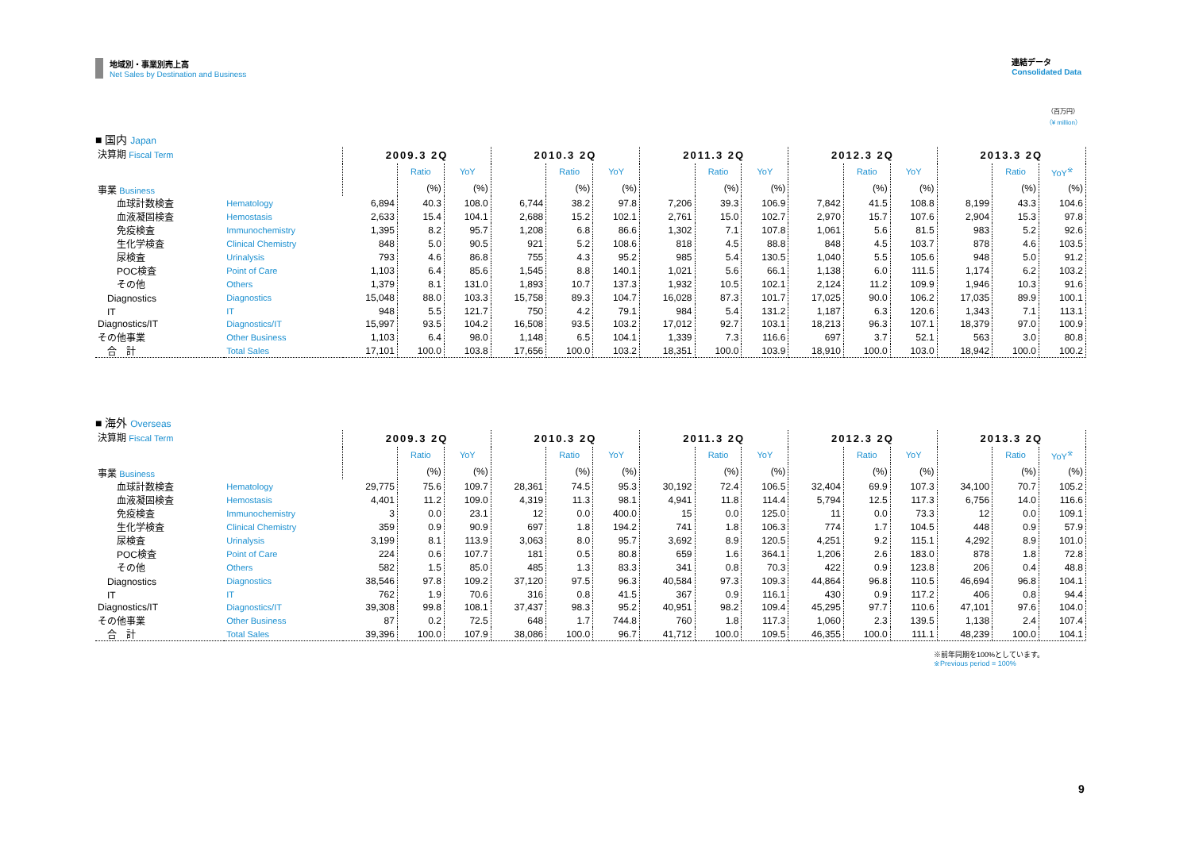地域別・事業別売上高
Net Sales by Destination and Business
連結データ
Consolidated Data
（百万円）
（¥ million）
■ 国内 Japan
| 決算期 Fiscal Term 事業 Business | | 2009.3 2Q | | | 2010.3 2Q | | | 2011.3 2Q | | | 2012.3 2Q | | | 2013.3 2Q | | |
| | | | Ratio | YoY | | Ratio | YoY | | Ratio | YoY | | Ratio | YoY | | Ratio | YoY<sup>※</sup> |
| | | | (%) | (%) | | (%) | (%) | | (%) | (%) | | (%) | (%) | | (%) | (%) |
| 血球計数検査 | Hematology | 6,894 | 40.3 | 108.0 | 6,744 | 38.2 | 97.8 | 7,206 | 39.3 | 106.9 | 7,842 | 41.5 | 108.8 | 8,199 | 43.3 | 104.6 |
| 血液凝固検査 | Hemostasis | 2,633 | 15.4 | 104.1 | 2,688 | 15.2 | 102.1 | 2,761 | 15.0 | 102.7 | 2,970 | 15.7 | 107.6 | 2,904 | 15.3 | 97.8 |
| 免疫検査 | Immunochemistry | 1,395 | 8.2 | 95.7 | 1,208 | 6.8 | 86.6 | 1,302 | 7.1 | 107.8 | 1,061 | 5.6 | 81.5 | 983 | 5.2 | 92.6 |
| 生化学検査 | Clinical Chemistry | 848 | 5.0 | 90.5 | 921 | 5.2 | 108.6 | 818 | 4.5 | 88.8 | 848 | 4.5 | 103.7 | 878 | 4.6 | 103.5 |
| 尿検査 | Urinalysis | 793 | 4.6 | 86.8 | 755 | 4.3 | 95.2 | 985 | 5.4 | 130.5 | 1,040 | 5.5 | 105.6 | 948 | 5.0 | 91.2 |
| POC検査 | Point of Care | 1,103 | 6.4 | 85.6 | 1,545 | 8.8 | 140.1 | 1,021 | 5.6 | 66.1 | 1,138 | 6.0 | 111.5 | 1,174 | 6.2 | 103.2 |
| その他 | Others | 1,379 | 8.1 | 131.0 | 1,893 | 10.7 | 137.3 | 1,932 | 10.5 | 102.1 | 2,124 | 11.2 | 109.9 | 1,946 | 10.3 | 91.6 |
| Diagnostics | Diagnostics | 15,048 | 88.0 | 103.3 | 15,758 | 89.3 | 104.7 | 16,028 | 87.3 | 101.7 | 17,025 | 90.0 | 106.2 | 17,035 | 89.9 | 100.1 |
| IT | IT | 948 | 5.5 | 121.7 | 750 | 4.2 | 79.1 | 984 | 5.4 | 131.2 | 1,187 | 6.3 | 120.6 | 1,343 | 7.1 | 113.1 |
| Diagnostics/IT | Diagnostics/IT | 15,997 | 93.5 | 104.2 | 16,508 | 93.5 | 103.2 | 17,012 | 92.7 | 103.1 | 18,213 | 96.3 | 107.1 | 18,379 | 97.0 | 100.9 |
| その他事業 | Other Business | 1,103 | 6.4 | 98.0 | 1,148 | 6.5 | 104.1 | 1,339 | 7.3 | 116.6 | 697 | 3.7 | 52.1 | 563 | 3.0 | 80.8 |
| 合 計 | Total Sales | 17,101 | 100.0 | 103.8 | 17,656 | 100.0 | 103.2 | 18,351 | 100.0 | 103.9 | 18,910 | 100.0 | 103.0 | 18,942 | 100.0 | 100.2 |
■ 海外 Overseas
| 決算期 Fiscal Term 事業 Business | | 2009.3 2Q | | | 2010.3 2Q | | | 2011.3 2Q | | | 2012.3 2Q | | | 2013.3 2Q | | |
| | | | Ratio | YoY | | Ratio | YoY | | Ratio | YoY | | Ratio | YoY | | Ratio | YoY<sup>※</sup> |
| | | | (%) | (%) | | (%) | (%) | | (%) | (%) | | (%) | (%) | | (%) | (%) |
| 血球計数検査 | Hematology | 29,775 | 75.6 | 109.7 | 28,361 | 74.5 | 95.3 | 30,192 | 72.4 | 106.5 | 32,404 | 69.9 | 107.3 | 34,100 | 70.7 | 105.2 |
| 血液凝固検査 | Hemostasis | 4,401 | 11.2 | 109.0 | 4,319 | 11.3 | 98.1 | 4,941 | 11.8 | 114.4 | 5,794 | 12.5 | 117.3 | 6,756 | 14.0 | 116.6 |
| 免疫検査 | Immunochemistry | 3 | 0.0 | 23.1 | 12 | 0.0 | 400.0 | 15 | 0.0 | 125.0 | 11 | 0.0 | 73.3 | 12 | 0.0 | 109.1 |
| 生化学検査 | Clinical Chemistry | 359 | 0.9 | 90.9 | 697 | 1.8 | 194.2 | 741 | 1.8 | 106.3 | 774 | 1.7 | 104.5 | 448 | 0.9 | 57.9 |
| 尿検査 | Urinalysis | 3,199 | 8.1 | 113.9 | 3,063 | 8.0 | 95.7 | 3,692 | 8.9 | 120.5 | 4,251 | 9.2 | 115.1 | 4,292 | 8.9 | 101.0 |
| POC検査 | Point of Care | 224 | 0.6 | 107.7 | 181 | 0.5 | 80.8 | 659 | 1.6 | 364.1 | 1,206 | 2.6 | 183.0 | 878 | 1.8 | 72.8 |
| その他 | Others | 582 | 1.5 | 85.0 | 485 | 1.3 | 83.3 | 341 | 0.8 | 70.3 | 422 | 0.9 | 123.8 | 206 | 0.4 | 48.8 |
| Diagnostics | Diagnostics | 38,546 | 97.8 | 109.2 | 37,120 | 97.5 | 96.3 | 40,584 | 97.3 | 109.3 | 44,864 | 96.8 | 110.5 | 46,694 | 96.8 | 104.1 |
| IT | IT | 762 | 1.9 | 70.6 | 316 | 0.8 | 41.5 | 367 | 0.9 | 116.1 | 430 | 0.9 | 117.2 | 406 | 0.8 | 94.4 |
| Diagnostics/IT | Diagnostics/IT | 39,308 | 99.8 | 108.1 | 37,437 | 98.3 | 95.2 | 40,951 | 98.2 | 109.4 | 45,295 | 97.7 | 110.6 | 47,101 | 97.6 | 104.0 |
| その他事業 | Other Business | 87 | 0.2 | 72.5 | 648 | 1.7 | 744.8 | 760 | 1.8 | 117.3 | 1,060 | 2.3 | 139.5 | 1,138 | 2.4 | 107.4 |
| 合 計 | Total Sales | 39,396 | 100.0 | 107.9 | 38,086 | 100.0 | 96.7 | 41,712 | 100.0 | 109.5 | 46,355 | 100.0 | 111.1 | 48,239 | 100.0 | 104.1 |
※前年同期を100%としています。
※Previous period = 100%
9